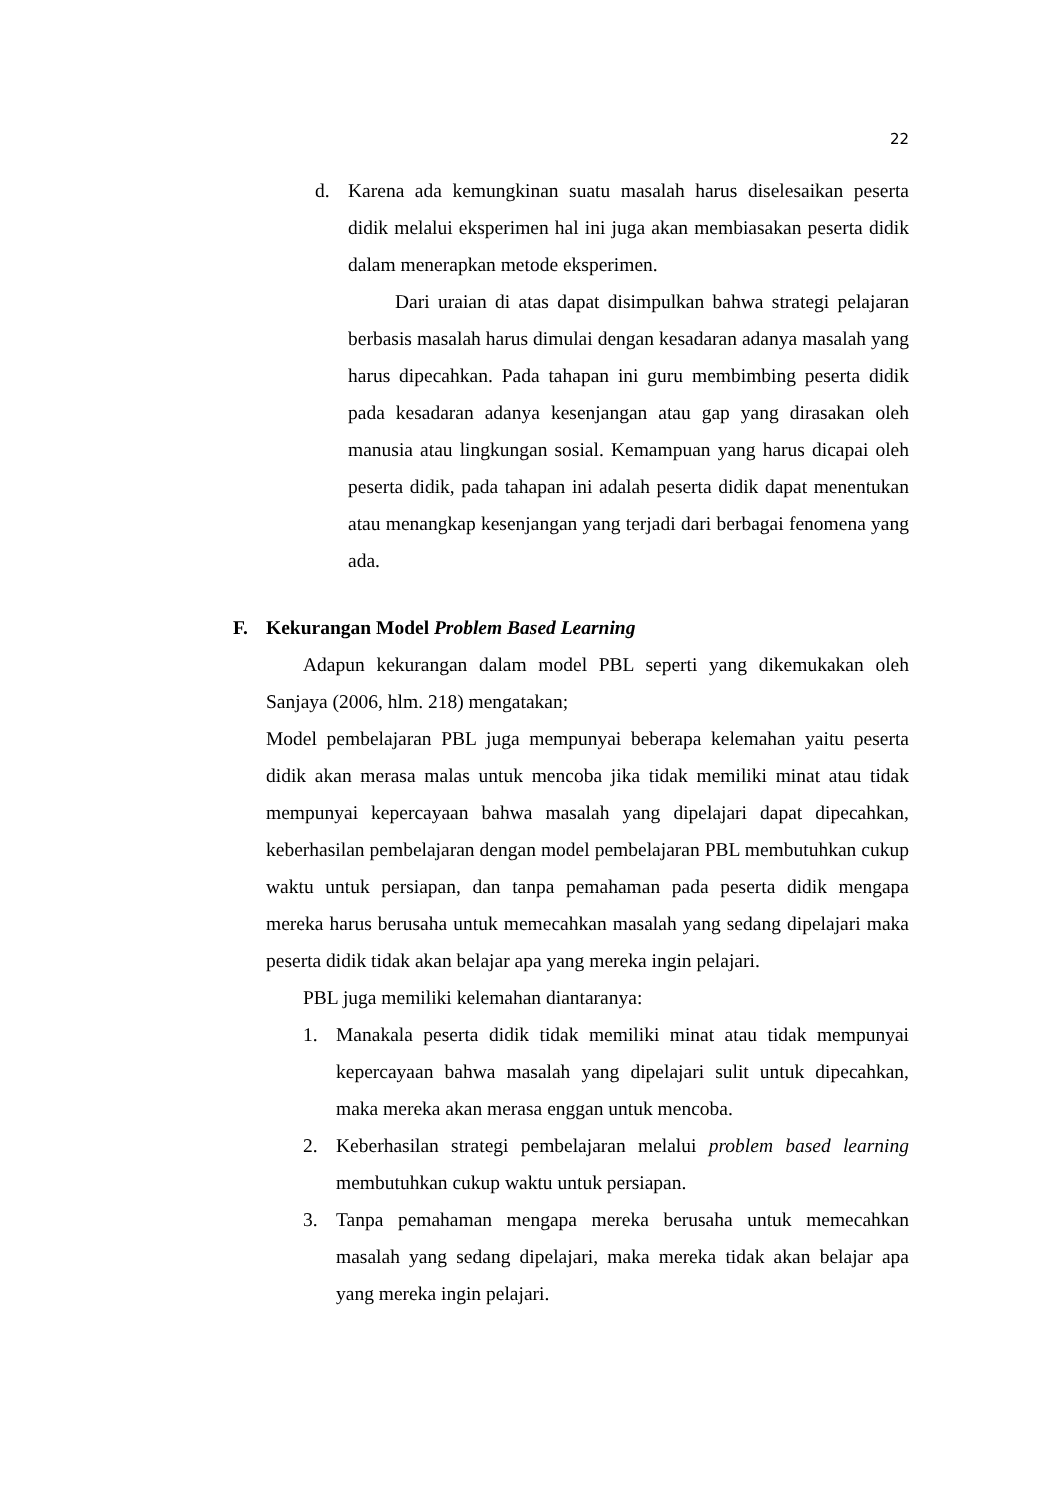22
d. Karena ada kemungkinan suatu masalah harus diselesaikan peserta didik melalui eksperimen hal ini juga akan membiasakan peserta didik dalam menerapkan metode eksperimen.
Dari uraian di atas dapat disimpulkan bahwa strategi pelajaran berbasis masalah harus dimulai dengan kesadaran adanya masalah yang harus dipecahkan. Pada tahapan ini guru membimbing peserta didik pada kesadaran adanya kesenjangan atau gap yang dirasakan oleh manusia atau lingkungan sosial. Kemampuan yang harus dicapai oleh peserta didik, pada tahapan ini adalah peserta didik dapat menentukan atau menangkap kesenjangan yang terjadi dari berbagai fenomena yang ada.
F. Kekurangan Model Problem Based Learning
Adapun kekurangan dalam model PBL seperti yang dikemukakan oleh Sanjaya (2006, hlm. 218) mengatakan;
Model pembelajaran PBL juga mempunyai beberapa kelemahan yaitu peserta didik akan merasa malas untuk mencoba jika tidak memiliki minat atau tidak mempunyai kepercayaan bahwa masalah yang dipelajari dapat dipecahkan, keberhasilan pembelajaran dengan model pembelajaran PBL membutuhkan cukup waktu untuk persiapan, dan tanpa pemahaman pada peserta didik mengapa mereka harus berusaha untuk memecahkan masalah yang sedang dipelajari maka peserta didik tidak akan belajar apa yang mereka ingin pelajari.
PBL juga memiliki kelemahan diantaranya:
1. Manakala peserta didik tidak memiliki minat atau tidak mempunyai kepercayaan bahwa masalah yang dipelajari sulit untuk dipecahkan, maka mereka akan merasa enggan untuk mencoba.
2. Keberhasilan strategi pembelajaran melalui problem based learning membutuhkan cukup waktu untuk persiapan.
3. Tanpa pemahaman mengapa mereka berusaha untuk memecahkan masalah yang sedang dipelajari, maka mereka tidak akan belajar apa yang mereka ingin pelajari.